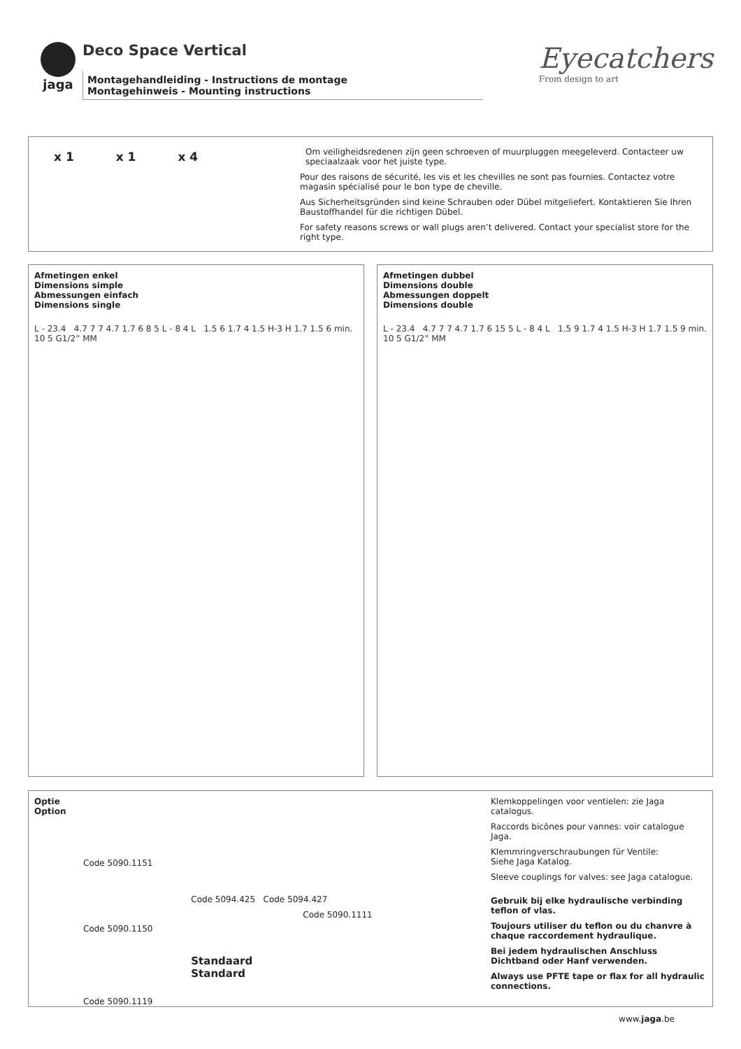jaga
Deco Space Vertical
Montagehandleiding - Instructions de montage
Montagehinweis - Mounting instructions
Eyecatchers
From design to art
x 1 x 1 x 4
Om veiligheidsredenen zijn geen schroeven of muurpluggen meegeleverd. Contacteer uw speciaalzaak voor het juiste type.
Pour des raisons de sécurité, les vis et les chevilles ne sont pas fournies. Contactez votre magasin spécialisé pour le bon type de cheville.
Aus Sicherheitsgründen sind keine Schrauben oder Dübel mitgeliefert. Kontaktieren Sie Ihren Baustoffhandel für die richtigen Dübel.
For safety reasons screws or wall plugs aren’t delivered. Contact your specialist store for the right type.
Afmetingen enkel
Dimensions simple
Abmessungen einfach
Dimensions single
L - 23.4 4.7 7 7 4.7 1.7 6 8 5 L - 8 4 L 1.5 6 1.7 4 1.5 H-3 H 1.7 1.5 6 min. 10 5 G1/2” MM
Afmetingen dubbel
Dimensions double
Abmessungen doppelt
Dimensions double
L - 23.4 4.7 7 7 4.7 1.7 6 15 5 L - 8 4 L 1.5 9 1.7 4 1.5 H-3 H 1.7 1.5 9 min. 10 5 G1/2” MM
Optie
Option
Code 5090.1151
Code 5090.1150
Code 5090.1119
Code 5094.425 Code 5094.427
Code 5090.1111
Standaard
Standard
Klemkoppelingen voor ventielen: zie Jaga catalogus.
Raccords bicônes pour vannes: voir catalogue Jaga.
Klemmringverschraubungen für Ventile:
Siehe Jaga Katalog.
Sleeve couplings for valves: see Jaga catalogue.
Gebruik bij elke hydraulische verbinding teflon of vlas.
Toujours utiliser du teflon ou du chanvre à chaque raccordement hydraulique.
Bei jedem hydraulischen Anschluss Dichtband oder Hanf verwenden.
Always use PFTE tape or flax for all hydraulic connections.
www.jaga.be